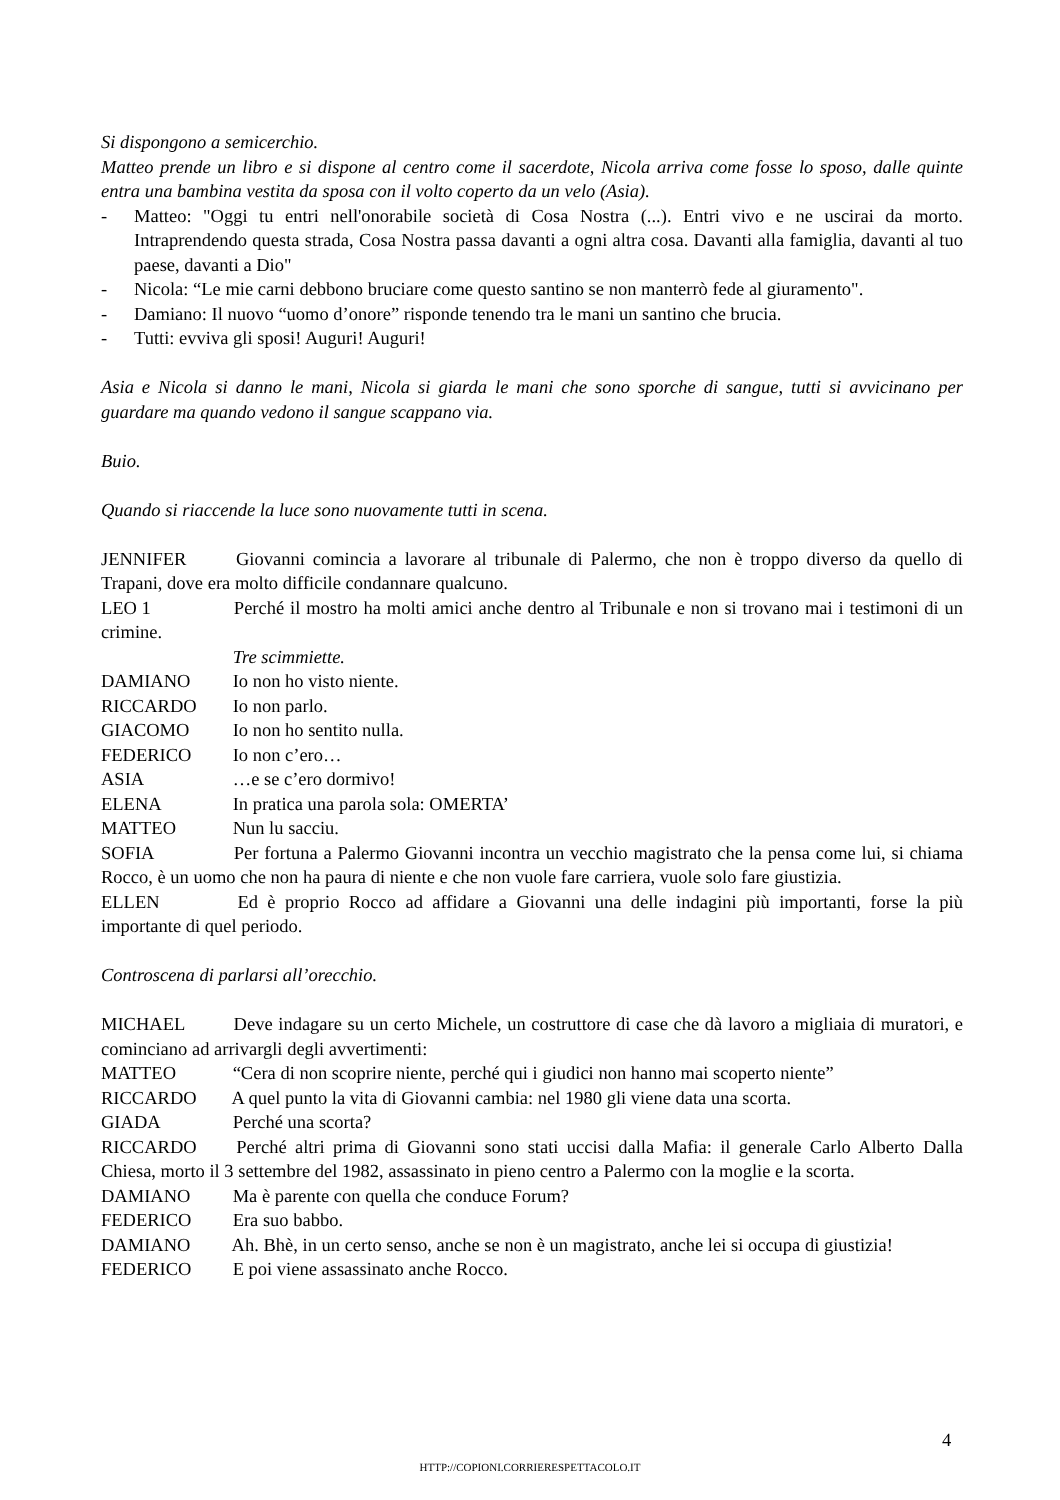Si dispongono a semicerchio.
Matteo prende un libro e si dispone al centro come il sacerdote, Nicola arriva come fosse lo sposo, dalle quinte entra una bambina vestita da sposa con il volto coperto da un velo (Asia).
- Matteo: "Oggi tu entri nell'onorabile società di Cosa Nostra (...). Entri vivo e ne uscirai da morto. Intraprendendo questa strada, Cosa Nostra passa davanti a ogni altra cosa. Davanti alla famiglia, davanti al tuo paese, davanti a Dio"
- Nicola: “Le mie carni debbono bruciare come questo santino se non manterrò fede al giuramento".
- Damiano: Il nuovo “uomo d’onore” risponde tenendo tra le mani un santino che brucia.
- Tutti: evviva gli sposi! Auguri! Auguri!
Asia e Nicola si danno le mani, Nicola si giarda le mani che sono sporche di sangue, tutti si avvicinano per guardare ma quando vedono il sangue scappano via.
Buio.
Quando si riaccende la luce sono nuovamente tutti in scena.
JENNIFER Giovanni comincia a lavorare al tribunale di Palermo, che non è troppo diverso da quello di Trapani, dove era molto difficile condannare qualcuno.
LEO 1 Perché il mostro ha molti amici anche dentro al Tribunale e non si trovano mai i testimoni di un crimine.
Tre scimmiette.
DAMIANO Io non ho visto niente.
RICCARDO Io non parlo.
GIACOMO Io non ho sentito nulla.
FEDERICO Io non c’ero…
ASIA …e se c’ero dormivo!
ELENA In pratica una parola sola: OMERTA’
MATTEO Nun lu sacciu.
SOFIA Per fortuna a Palermo Giovanni incontra un vecchio magistrato che la pensa come lui, si chiama Rocco, è un uomo che non ha paura di niente e che non vuole fare carriera, vuole solo fare giustizia.
ELLEN Ed è proprio Rocco ad affidare a Giovanni una delle indagini più importanti, forse la più importante di quel periodo.
Controscena di parlarsi all’orecchio.
MICHAEL Deve indagare su un certo Michele, un costruttore di case che dà lavoro a migliaia di muratori, e cominciano ad arrivargli degli avvertimenti:
MATTEO “Cera di non scoprire niente, perché qui i giudici non hanno mai scoperto niente”
RICCARDO A quel punto la vita di Giovanni cambia: nel 1980 gli viene data una scorta.
GIADA Perché una scorta?
RICCARDO Perché altri prima di Giovanni sono stati uccisi dalla Mafia: il generale Carlo Alberto Dalla Chiesa, morto il 3 settembre del 1982, assassinato in pieno centro a Palermo con la moglie e la scorta.
DAMIANO Ma è parente con quella che conduce Forum?
FEDERICO Era suo babbo.
DAMIANO Ah. Bhè, in un certo senso, anche se non è un magistrato, anche lei si occupa di giustizia!
FEDERICO E poi viene assassinato anche Rocco.
4
HTTP://COPIONI.CORRIERESPETTACOLO.IT